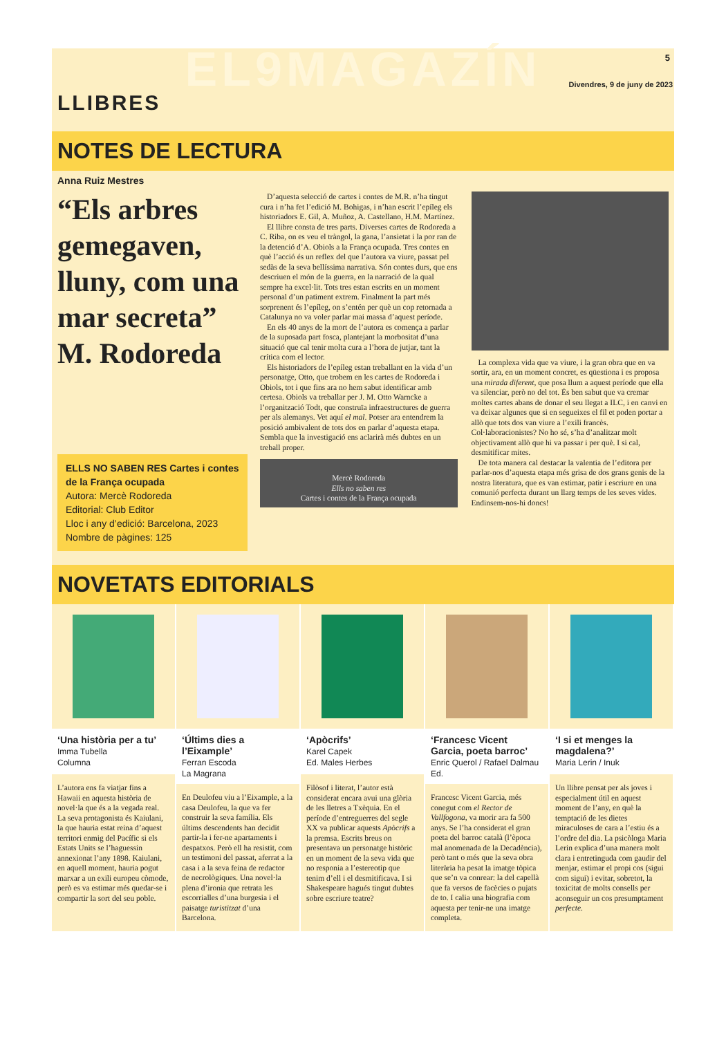EL9MAGAZÍN
5
Divendres, 9 de juny de 2023
LLIBRES
NOTES DE LECTURA
Anna Ruiz Mestres
“Els arbres gemegaven, lluny, com una mar secreta” M. Rodoreda
ELLS NO SABEN RES Cartes i contes de la França ocupada
Autora: Mercè Rodoreda
Editorial: Club Editor
Lloc i any d’edició: Barcelona, 2023
Nombre de pàgines: 125
D’aquesta selecció de cartes i contes de M.R. n’ha tingut cura i n’ha fet l’edició M. Bohigas, i n’han escrit l’epíleg els historiadors E. Gil, A. Muñoz, A. Castellano, H.M. Martínez.
El llibre consta de tres parts. Diverses cartes de Rodoreda a C. Riba, on es veu el tràngol, la gana, l’ansietat i la por ran de la detenció d’A. Obiols a la França ocupada. Tres contes en què l’acció és un reflex del que l’autora va viure, passat pel sedàs de la seva bellíssima narrativa. Són contes durs, que ens descriuen el món de la guerra, en la narració de la qual sempre ha excel·lit. Tots tres estan escrits en un moment personal d’un patiment extrem. Finalment la part més sorprenent és l’epíleg, on s’entén per què un cop retornada a Catalunya no va voler parlar mai massa d’aquest període.
En els 40 anys de la mort de l’autora es comença a parlar de la suposada part fosca, plantejant la morbositat d’una situació que cal tenir molta cura a l’hora de jutjar, tant la crítica com el lector.
Els historiadors de l’epíleg estan treballant en la vida d’un personatge, Otto, que trobem en les cartes de Rodoreda i Obiols, tot i que fins ara no hem sabut identificar amb certesa. Obiols va treballar per J. M. Otto Warncke a l’organització Todt, que construïa infraestructures de guerra per als alemanys. Vet aquí el mal. Potser ara entendrem la posició ambivalent de tots dos en parlar d’aquesta etapa. Sembla que la investigació ens aclarirà més dubtes en un treball proper.
Mercè Rodoreda
Ells no saben res
Cartes i contes de la França ocupada
La complexa vida que va viure, i la gran obra que en va sortir, ara, en un moment concret, es qüestiona i es proposa una mirada diferent, que posa llum a aquest període que ella va silenciar, però no del tot. És ben sabut que va cremar moltes cartes abans de donar el seu llegat a ILC, i en canvi en va deixar algunes que si en segueixes el fil et poden portar a allò que tots dos van viure a l’exili francès. Col·laboracionistes? No ho sé, s’ha d’analitzar molt objectivament allò que hi va passar i per què. I si cal, desmitificar mites.
De tota manera cal destacar la valentia de l’editora per parlar-nos d’aquesta etapa més grisa de dos grans genis de la nostra literatura, que es van estimar, patir i escriure en una comunió perfecta durant un llarg temps de les seves vides. Endinsem-nos-hi doncs!
NOVETATS EDITORIALS
‘Una història per a tu’
Imma Tubella
Columna
L’autora ens fa viatjar fins a Hawaii en aquesta història de novel·la que és a la vegada real. La seva protagonista és Kaiulani, la que hauria estat reina d’aquest territori enmig del Pacífic si els Estats Units se l’haguessin annexionat l’any 1898. Kaiulani, en aquell moment, hauria pogut marxar a un exili europeu còmode, però es va estimar més quedar-se i compartir la sort del seu poble.
‘Últims dies a l’Eixample’
Ferran Escoda
La Magrana
En Deulofeu viu a l’Eixample, a la casa Deulofeu, la que va fer construir la seva família. Els últims descendents han decidit partir-la i fer-ne apartaments i despatxos. Però ell ha resistit, com un testimoni del passat, aferrat a la casa i a la seva feina de redactor de necrològiques. Una novel·la plena d’ironia que retrata les escorrialles d’una burgesia i el paisatge turistitzat d’una Barcelona.
‘Apòcrifs’
Karel Capek
Ed. Males Herbes
Filòsof i literat, l’autor està considerat encara avui una glòria de les lletres a Txèquia. En el període d’entreguerres del segle XX va publicar aquests Apòcrifs a la premsa. Escrits breus on presentava un personatge històric en un moment de la seva vida que no responia a l’estereotip que tenim d’ell i el desmitificava. I si Shakespeare hagués tingut dubtes sobre escriure teatre?
‘Francesc Vicent Garcia, poeta barroc’ Enric Querol / Rafael Dalmau Ed.
Francesc Vicent Garcia, més conegut com el Rector de Vallfogona, va morir ara fa 500 anys. Se l’ha considerat el gran poeta del barroc català (l’època mal anomenada de la Decadència), però tant o més que la seva obra literària ha pesat la imatge tòpica que se’n va conrear: la del capellà que fa versos de facècies o pujats de to. I calia una biografia com aquesta per tenir-ne una imatge completa.
‘I si et menges la magdalena?’
Maria Lerin / Inuk
Un llibre pensat per als joves i especialment útil en aquest moment de l’any, en què la temptació de les dietes miraculoses de cara a l’estiu és a l’ordre del dia. La psicòloga Maria Lerin explica d’una manera molt clara i entretinguda com gaudir del menjar, estimar el propi cos (sigui com sigui) i evitar, sobretot, la toxicitat de molts consells per aconseguir un cos presumptament perfecte.